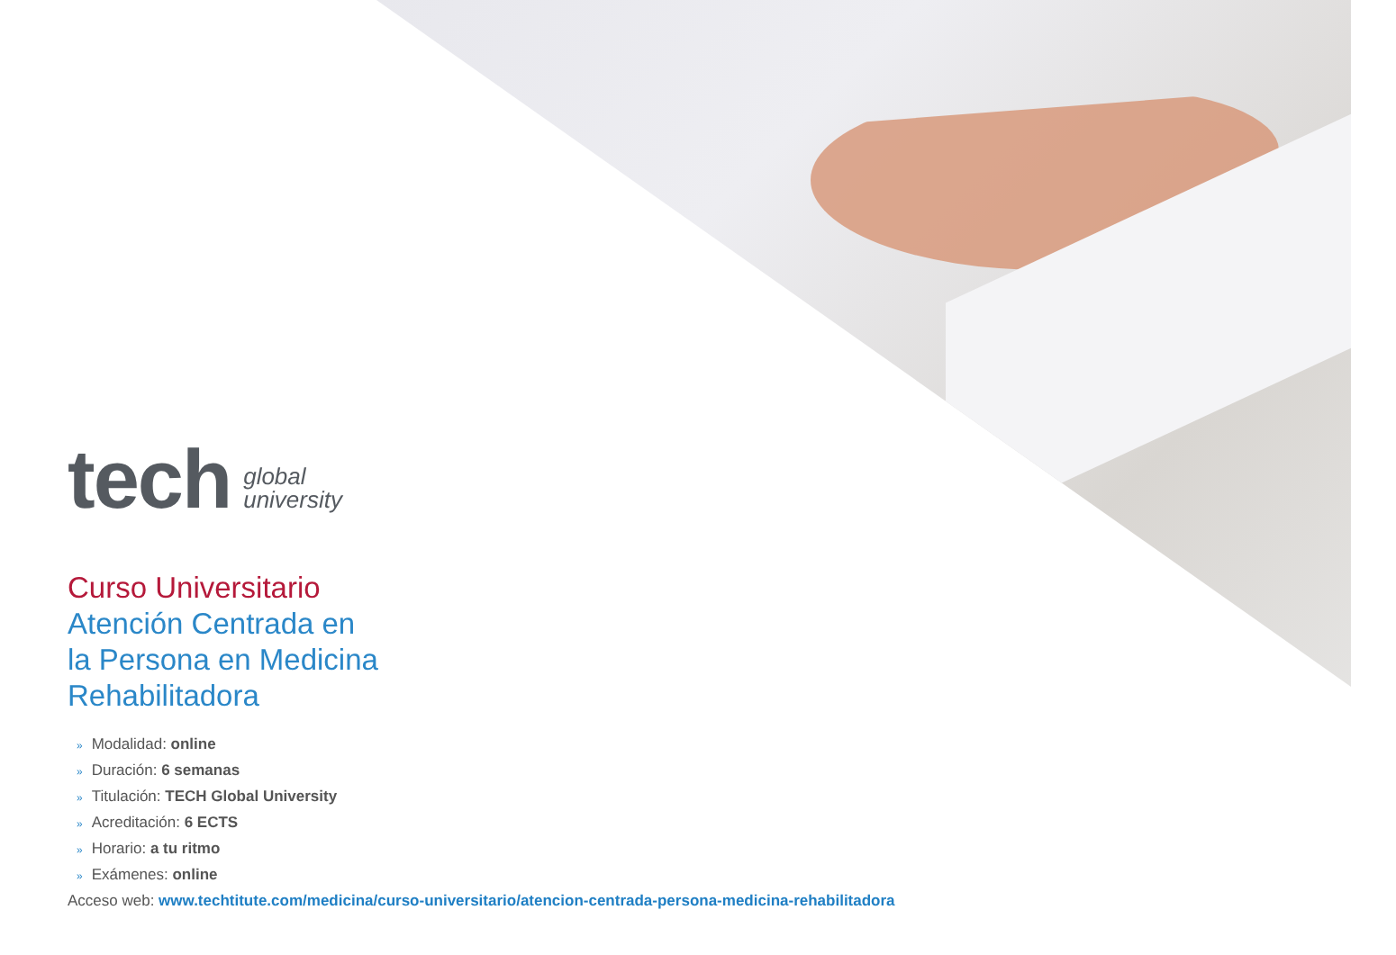tech
global
university
Curso Universitario
Atención Centrada en
la Persona en Medicina
Rehabilitadora
» Modalidad: online
» Duración: 6 semanas
» Titulación: TECH Global University
» Acreditación: 6 ECTS
» Horario: a tu ritmo
» Exámenes: online
Acceso web: www.techtitute.com/medicina/curso-universitario/atencion-centrada-persona-medicina-rehabilitadora